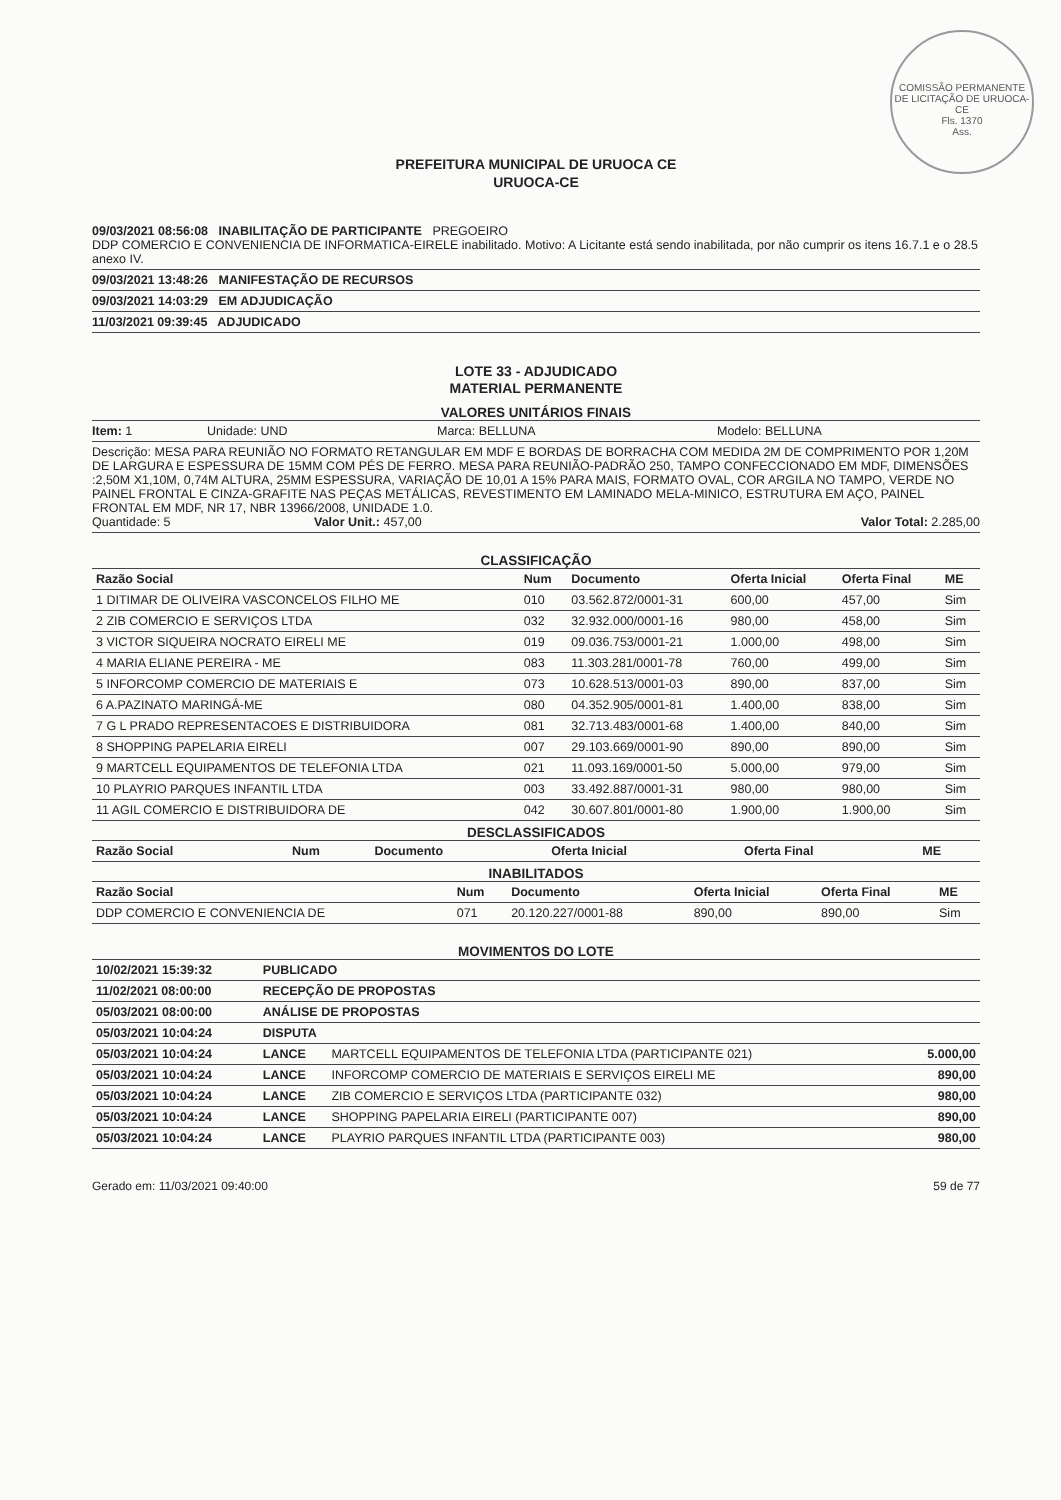COMISSÃO PERMANENTE DE LICITAÇÃO DE URUOCA-CE
Fls. 1370
Ass.
PREFEITURA MUNICIPAL DE URUOCA CE
URUOCA-CE
09/03/2021 08:56:08 INABILITAÇÃO DE PARTICIPANTE PREGOEIRO
DDP COMERCIO E CONVENIENCIA DE INFORMATICA-EIRELE inabilitado. Motivo: A Licitante está sendo inabilitada, por não cumprir os itens 16.7.1 e o 28.5 anexo IV.
09/03/2021 13:48:26 MANIFESTAÇÃO DE RECURSOS
09/03/2021 14:03:29 EM ADJUDICAÇÃO
11/03/2021 09:39:45 ADJUDICADO
LOTE 33 - ADJUDICADO
MATERIAL PERMANENTE
VALORES UNITÁRIOS FINAIS
Item: 1 Unidade: UND Marca: BELLUNA Modelo: BELLUNA
Descrição: MESA PARA REUNIÃO NO FORMATO RETANGULAR EM MDF E BORDAS DE BORRACHA COM MEDIDA 2M DE COMPRIMENTO POR 1,20M DE LARGURA E ESPESSURA DE 15MM COM PÉS DE FERRO. MESA PARA REUNIÃO-PADRÃO 250, TAMPO CONFECCIONADO EM MDF, DIMENSÕES :2,50M X1,10M, 0,74M ALTURA, 25MM ESPESSURA, VARIAÇÃO DE 10,01 A 15% PARA MAIS, FORMATO OVAL, COR ARGILA NO TAMPO, VERDE NO PAINEL FRONTAL E CINZA-GRAFITE NAS PEÇAS METÁLICAS, REVESTIMENTO EM LAMINADO MELA-MINICO, ESTRUTURA EM AÇO, PAINEL FRONTAL EM MDF, NR 17, NBR 13966/2008, UNIDADE 1.0.
Quantidade: 5 Valor Unit.: 457,00 Valor Total: 2.285,00
CLASSIFICAÇÃO
| Razão Social | Num | Documento | Oferta Inicial | Oferta Final | ME |
| --- | --- | --- | --- | --- | --- |
| 1 DITIMAR DE OLIVEIRA VASCONCELOS FILHO ME | 010 | 03.562.872/0001-31 | 600,00 | 457,00 | Sim |
| 2 ZIB COMERCIO E SERVIÇOS LTDA | 032 | 32.932.000/0001-16 | 980,00 | 458,00 | Sim |
| 3 VICTOR SIQUEIRA NOCRATO EIRELI ME | 019 | 09.036.753/0001-21 | 1.000,00 | 498,00 | Sim |
| 4 MARIA ELIANE PEREIRA - ME | 083 | 11.303.281/0001-78 | 760,00 | 499,00 | Sim |
| 5 INFORCOMP COMERCIO DE MATERIAIS E | 073 | 10.628.513/0001-03 | 890,00 | 837,00 | Sim |
| 6 A.PAZINATO MARINGÁ-ME | 080 | 04.352.905/0001-81 | 1.400,00 | 838,00 | Sim |
| 7 G L PRADO REPRESENTACOES E DISTRIBUIDORA | 081 | 32.713.483/0001-68 | 1.400,00 | 840,00 | Sim |
| 8 SHOPPING PAPELARIA EIRELI | 007 | 29.103.669/0001-90 | 890,00 | 890,00 | Sim |
| 9 MARTCELL EQUIPAMENTOS DE TELEFONIA LTDA | 021 | 11.093.169/0001-50 | 5.000,00 | 979,00 | Sim |
| 10 PLAYRIO PARQUES INFANTIL LTDA | 003 | 33.492.887/0001-31 | 980,00 | 980,00 | Sim |
| 11 AGIL COMERCIO E DISTRIBUIDORA DE | 042 | 30.607.801/0001-80 | 1.900,00 | 1.900,00 | Sim |
DESCLASSIFICADOS
| Razão Social | Num | Documento | Oferta Inicial | Oferta Final | ME |
| --- | --- | --- | --- | --- | --- |
INABILITADOS
| Razão Social | Num | Documento | Oferta Inicial | Oferta Final | ME |
| --- | --- | --- | --- | --- | --- |
| DDP COMERCIO E CONVENIENCIA DE | 071 | 20.120.227/0001-88 | 890,00 | 890,00 | Sim |
MOVIMENTOS DO LOTE
| 10/02/2021 15:39:32 | PUBLICADO | | |
| 11/02/2021 08:00:00 | RECEPÇÃO DE PROPOSTAS | | |
| 05/03/2021 08:00:00 | ANÁLISE DE PROPOSTAS | | |
| 05/03/2021 10:04:24 | DISPUTA | | |
| 05/03/2021 10:04:24 | LANCE | MARTCELL EQUIPAMENTOS DE TELEFONIA LTDA (PARTICIPANTE 021) | 5.000,00 |
| 05/03/2021 10:04:24 | LANCE | INFORCOMP COMERCIO DE MATERIAIS E SERVIÇOS EIRELI ME | 890,00 |
| 05/03/2021 10:04:24 | LANCE | ZIB COMERCIO E SERVIÇOS LTDA (PARTICIPANTE 032) | 980,00 |
| 05/03/2021 10:04:24 | LANCE | SHOPPING PAPELARIA EIRELI (PARTICIPANTE 007) | 890,00 |
| 05/03/2021 10:04:24 | LANCE | PLAYRIO PARQUES INFANTIL LTDA (PARTICIPANTE 003) | 980,00 |
Gerado em: 11/03/2021 09:40:00 59 de 77